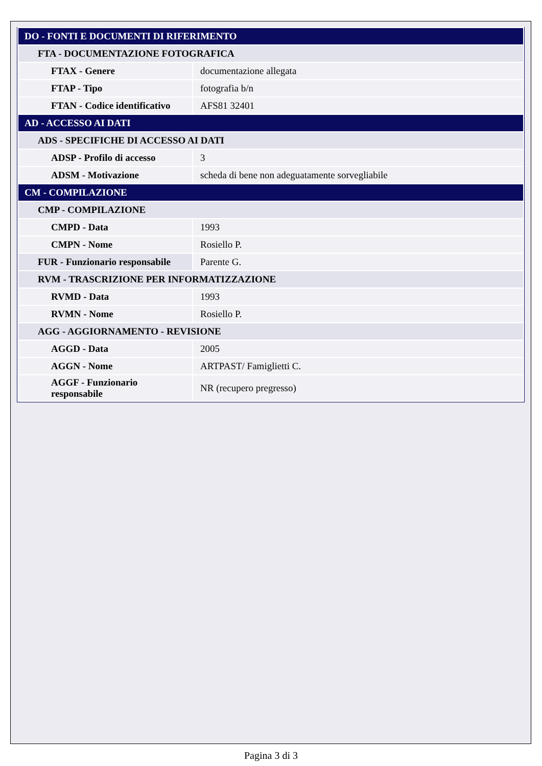| DO - FONTI E DOCUMENTI DI RIFERIMENTO | |
| FTA - DOCUMENTAZIONE FOTOGRAFICA | |
| FTAX - Genere | documentazione allegata |
| FTAP - Tipo | fotografia b/n |
| FTAN - Codice identificativo | AFS81 32401 |
| AD - ACCESSO AI DATI | |
| ADS - SPECIFICHE DI ACCESSO AI DATI | |
| ADSP - Profilo di accesso | 3 |
| ADSM - Motivazione | scheda di bene non adeguatamente sorvegliabile |
| CM - COMPILAZIONE | |
| CMP - COMPILAZIONE | |
| CMPD - Data | 1993 |
| CMPN - Nome | Rosiello P. |
| FUR - Funzionario responsabile | Parente G. |
| RVM - TRASCRIZIONE PER INFORMATIZZAZIONE | |
| RVMD - Data | 1993 |
| RVMN - Nome | Rosiello P. |
| AGG - AGGIORNAMENTO - REVISIONE | |
| AGGD - Data | 2005 |
| AGGN - Nome | ARTPAST/ Famiglietti C. |
| AGGF - Funzionario responsabile | NR (recupero pregresso) |
Pagina 3 di 3